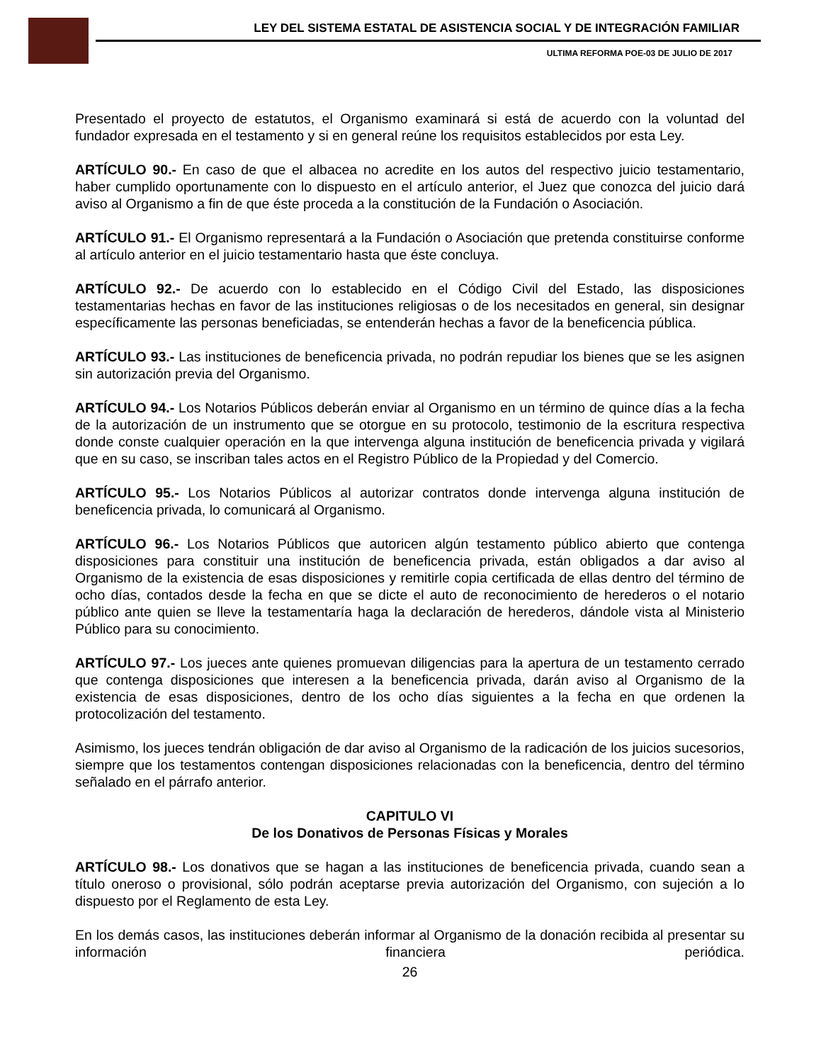LEY DEL SISTEMA ESTATAL DE ASISTENCIA SOCIAL Y DE INTEGRACIÓN FAMILIAR
ULTIMA REFORMA POE-03 DE JULIO DE 2017
Presentado el proyecto de estatutos, el Organismo examinará si está de acuerdo con la voluntad del fundador expresada en el testamento y si en general reúne los requisitos establecidos por esta Ley.
ARTÍCULO 90.- En caso de que el albacea no acredite en los autos del respectivo juicio testamentario, haber cumplido oportunamente con lo dispuesto en el artículo anterior, el Juez que conozca del juicio dará aviso al Organismo a fin de que éste proceda a la constitución de la Fundación o Asociación.
ARTÍCULO 91.- El Organismo representará a la Fundación o Asociación que pretenda constituirse conforme al artículo anterior en el juicio testamentario hasta que éste concluya.
ARTÍCULO 92.- De acuerdo con lo establecido en el Código Civil del Estado, las disposiciones testamentarias hechas en favor de las instituciones religiosas o de los necesitados en general, sin designar específicamente las personas beneficiadas, se entenderán hechas a favor de la beneficencia pública.
ARTÍCULO 93.- Las instituciones de beneficencia privada, no podrán repudiar los bienes que se les asignen sin autorización previa del Organismo.
ARTÍCULO 94.- Los Notarios Públicos deberán enviar al Organismo en un término de quince días a la fecha de la autorización de un instrumento que se otorgue en su protocolo, testimonio de la escritura respectiva donde conste cualquier operación en la que intervenga alguna institución de beneficencia privada y vigilará que en su caso, se inscriban tales actos en el Registro Público de la Propiedad y del Comercio.
ARTÍCULO 95.- Los Notarios Públicos al autorizar contratos donde intervenga alguna institución de beneficencia privada, lo comunicará al Organismo.
ARTÍCULO 96.- Los Notarios Públicos que autoricen algún testamento público abierto que contenga disposiciones para constituir una institución de beneficencia privada, están obligados a dar aviso al Organismo de la existencia de esas disposiciones y remitirle copia certificada de ellas dentro del término de ocho días, contados desde la fecha en que se dicte el auto de reconocimiento de herederos o el notario público ante quien se lleve la testamentaría haga la declaración de herederos, dándole vista al Ministerio Público para su conocimiento.
ARTÍCULO 97.- Los jueces ante quienes promuevan diligencias para la apertura de un testamento cerrado que contenga disposiciones que interesen a la beneficencia privada, darán aviso al Organismo de la existencia de esas disposiciones, dentro de los ocho días siguientes a la fecha en que ordenen la protocolización del testamento.
Asimismo, los jueces tendrán obligación de dar aviso al Organismo de la radicación de los juicios sucesorios, siempre que los testamentos contengan disposiciones relacionadas con la beneficencia, dentro del término señalado en el párrafo anterior.
CAPITULO VI
De los Donativos de Personas Físicas y Morales
ARTÍCULO 98.- Los donativos que se hagan a las instituciones de beneficencia privada, cuando sean a título oneroso o provisional, sólo podrán aceptarse previa autorización del Organismo, con sujeción a lo dispuesto por el Reglamento de esta Ley.
En los demás casos, las instituciones deberán informar al Organismo de la donación recibida al presentar su información financiera periódica.
26